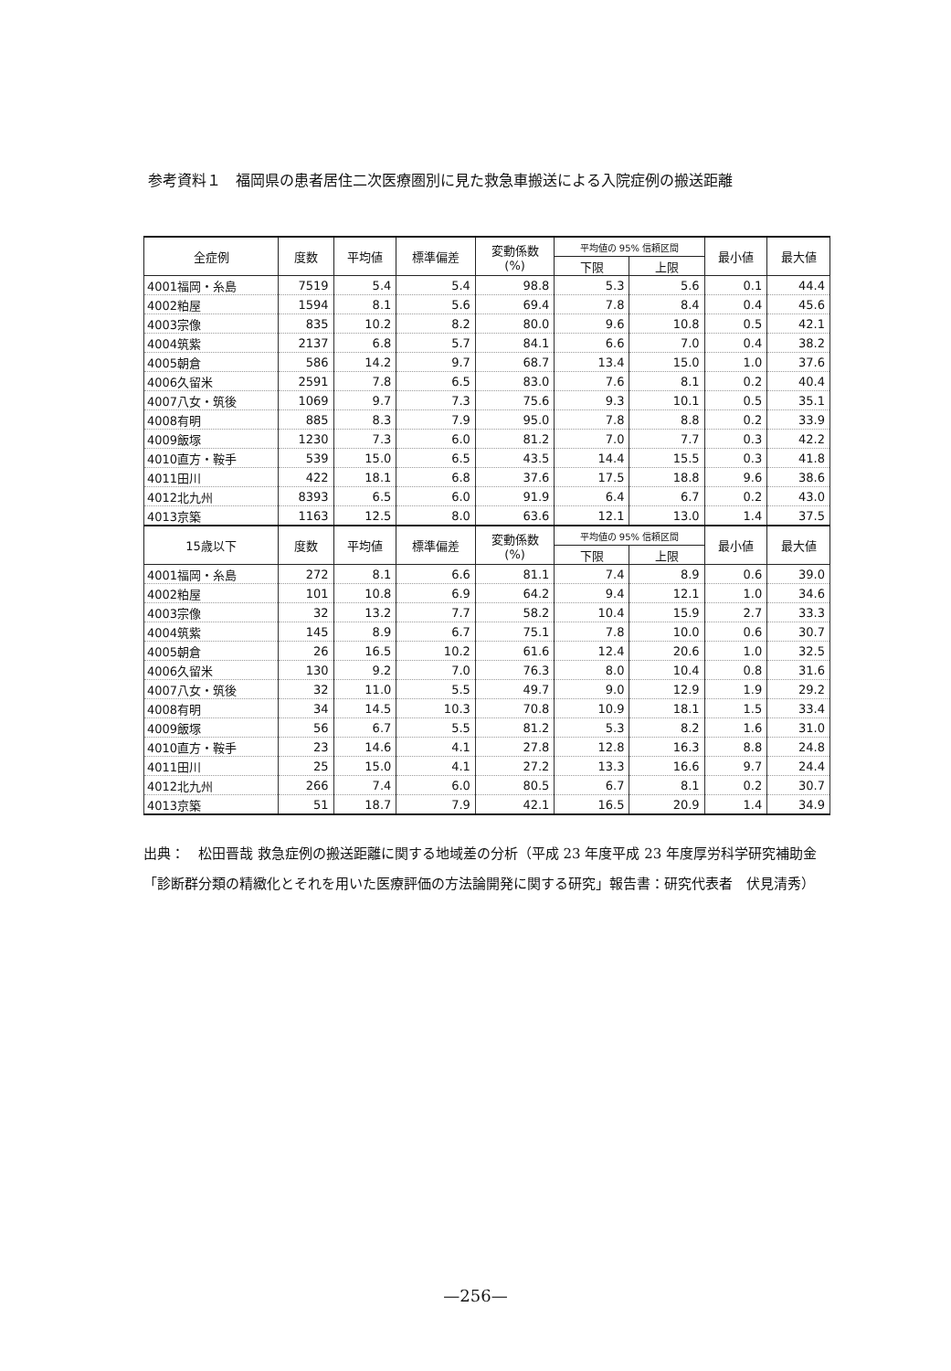参考資料１　福岡県の患者居住二次医療圏別に見た救急車搬送による入院症例の搬送距離
| 全症例 | 度数 | 平均値 | 標準偏差 | 変動係数 (%) | 平均値の 95% 信頼区間 | | 最小値 | 最大値 |
| --- | --- | --- | --- | --- | --- | --- | --- | --- |
| | | | | | 下限 | 上限 | | |
| 4001福岡・糸島 | 7519 | 5.4 | 5.4 | 98.8 | 5.3 | 5.6 | 0.1 | 44.4 |
| 4002粕屋 | 1594 | 8.1 | 5.6 | 69.4 | 7.8 | 8.4 | 0.4 | 45.6 |
| 4003宗像 | 835 | 10.2 | 8.2 | 80.0 | 9.6 | 10.8 | 0.5 | 42.1 |
| 4004筑紫 | 2137 | 6.8 | 5.7 | 84.1 | 6.6 | 7.0 | 0.4 | 38.2 |
| 4005朝倉 | 586 | 14.2 | 9.7 | 68.7 | 13.4 | 15.0 | 1.0 | 37.6 |
| 4006久留米 | 2591 | 7.8 | 6.5 | 83.0 | 7.6 | 8.1 | 0.2 | 40.4 |
| 4007八女・筑後 | 1069 | 9.7 | 7.3 | 75.6 | 9.3 | 10.1 | 0.5 | 35.1 |
| 4008有明 | 885 | 8.3 | 7.9 | 95.0 | 7.8 | 8.8 | 0.2 | 33.9 |
| 4009飯塚 | 1230 | 7.3 | 6.0 | 81.2 | 7.0 | 7.7 | 0.3 | 42.2 |
| 4010直方・鞍手 | 539 | 15.0 | 6.5 | 43.5 | 14.4 | 15.5 | 0.3 | 41.8 |
| 4011田川 | 422 | 18.1 | 6.8 | 37.6 | 17.5 | 18.8 | 9.6 | 38.6 |
| 4012北九州 | 8393 | 6.5 | 6.0 | 91.9 | 6.4 | 6.7 | 0.2 | 43.0 |
| 4013京築 | 1163 | 12.5 | 8.0 | 63.6 | 12.1 | 13.0 | 1.4 | 37.5 |
| 15歳以下 | 度数 | 平均値 | 標準偏差 | 変動係数 (%) | 平均値の 95% 信頼区間 | | 最小値 | 最大値 |
| | | | | | 下限 | 上限 | | |
| 4001福岡・糸島 | 272 | 8.1 | 6.6 | 81.1 | 7.4 | 8.9 | 0.6 | 39.0 |
| 4002粕屋 | 101 | 10.8 | 6.9 | 64.2 | 9.4 | 12.1 | 1.0 | 34.6 |
| 4003宗像 | 32 | 13.2 | 7.7 | 58.2 | 10.4 | 15.9 | 2.7 | 33.3 |
| 4004筑紫 | 145 | 8.9 | 6.7 | 75.1 | 7.8 | 10.0 | 0.6 | 30.7 |
| 4005朝倉 | 26 | 16.5 | 10.2 | 61.6 | 12.4 | 20.6 | 1.0 | 32.5 |
| 4006久留米 | 130 | 9.2 | 7.0 | 76.3 | 8.0 | 10.4 | 0.8 | 31.6 |
| 4007八女・筑後 | 32 | 11.0 | 5.5 | 49.7 | 9.0 | 12.9 | 1.9 | 29.2 |
| 4008有明 | 34 | 14.5 | 10.3 | 70.8 | 10.9 | 18.1 | 1.5 | 33.4 |
| 4009飯塚 | 56 | 6.7 | 5.5 | 81.2 | 5.3 | 8.2 | 1.6 | 31.0 |
| 4010直方・鞍手 | 23 | 14.6 | 4.1 | 27.8 | 12.8 | 16.3 | 8.8 | 24.8 |
| 4011田川 | 25 | 15.0 | 4.1 | 27.2 | 13.3 | 16.6 | 9.7 | 24.4 |
| 4012北九州 | 266 | 7.4 | 6.0 | 80.5 | 6.7 | 8.1 | 0.2 | 30.7 |
| 4013京築 | 51 | 18.7 | 7.9 | 42.1 | 16.5 | 20.9 | 1.4 | 34.9 |
出典：　松田晋哉 救急症例の搬送距離に関する地域差の分析（平成 23 年度平成 23 年度厚労科学研究補助金「診断群分類の精緻化とそれを用いた医療評価の方法論開発に関する研究」報告書：研究代表者　伏見清秀）
—256—